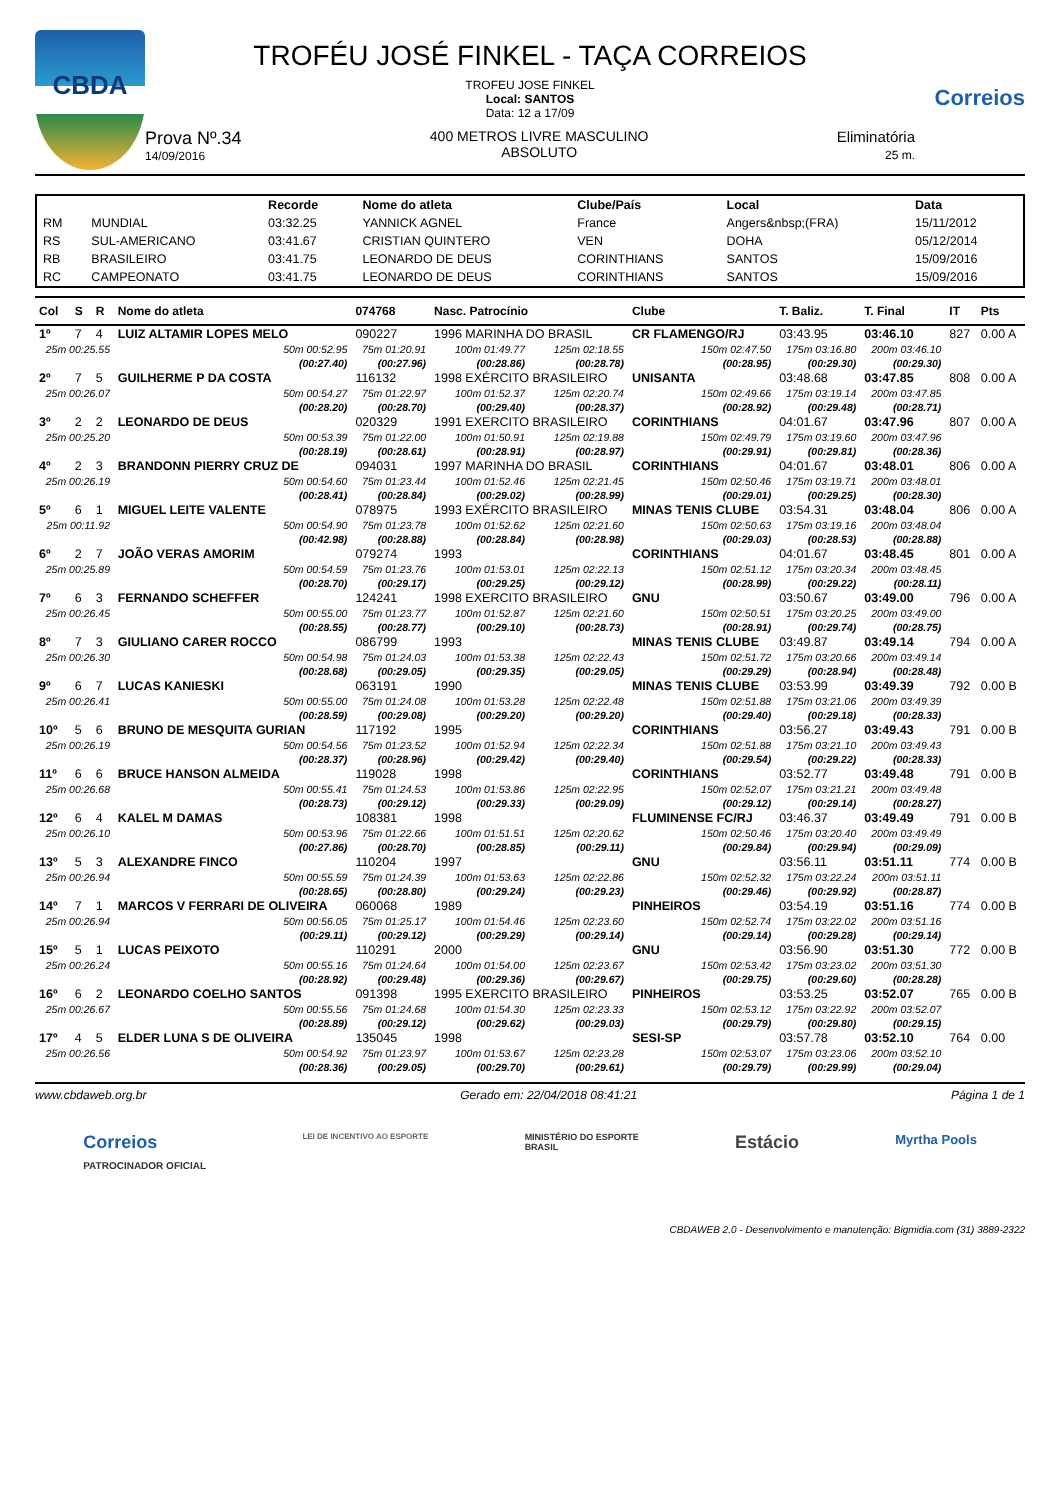CBDA
TROFÉU JOSÉ FINKEL - TAÇA CORREIOS
TROFEU JOSE FINKEL
Local: SANTOS
Data: 12 a 17/09
Prova Nº.34
14/09/2016
400 METROS LIVRE MASCULINO
ABSOLUTO
Eliminatória
25 m.
Correios
| | | Recorde | Nome do atleta | Clube/País | Local | Data |
| --- | --- | --- | --- | --- | --- | --- |
| RM | MUNDIAL | 03:32.25 | YANNICK AGNEL | France | Angers&nbsp;(FRA) | 15/11/2012 |
| RS | SUL-AMERICANO | 03:41.67 | CRISTIAN QUINTERO | VEN | DOHA | 05/12/2014 |
| RB | BRASILEIRO | 03:41.75 | LEONARDO DE DEUS | CORINTHIANS | SANTOS | 15/09/2016 |
| RC | CAMPEONATO | 03:41.75 | LEONARDO DE DEUS | CORINTHIANS | SANTOS | 15/09/2016 |
| Col | S | R | Nome do atleta | | 074768 | Nasc. Patrocínio | | Clube | T. Baliz. | T. Final | IT | Pts |
| --- | --- | --- | --- | --- | --- | --- | --- | --- | --- | --- | --- | --- |
| 1º | 7 | 4 | LUIZ ALTAMIR LOPES MELO | | 090227 | 1996 MARINHA DO BRASIL | | CR FLAMENGO/RJ | 03:43.95 | 03:46.10 | 827 | 0.00 A |
| 25m 00:25.55 | | | | 50m 00:52.95 | 75m 01:20.91 | 100m 01:49.77 | 125m 02:18.55 | 150m 02:47.50 | 175m 03:16.80 | 200m 03:46.10 | | |
| (00:27.40) | | | | | (00:27.96) | (00:28.86) | (00:28.78) | (00:28.95) | (00:29.30) | (00:29.30) | | |
| 2º | 7 | 5 | GUILHERME P DA COSTA | | 116132 | 1998 EXÉRCITO BRASILEIRO | | UNISANTA | 03:48.68 | 03:47.85 | 808 | 0.00 A |
| 25m 00:26.07 | | | | 50m 00:54.27 | 75m 01:22.97 | 100m 01:52.37 | 125m 02:20.74 | 150m 02:49.66 | 175m 03:19.14 | 200m 03:47.85 | | |
| (00:28.20) | | | | | (00:28.70) | (00:29.40) | (00:28.37) | (00:28.92) | (00:29.48) | (00:28.71) | | |
| 3º | 2 | 2 | LEONARDO DE DEUS | | 020329 | 1991 EXERCITO BRASILEIRO | | CORINTHIANS | 04:01.67 | 03:47.96 | 807 | 0.00 A |
| 25m 00:25.20 | | | | 50m 00:53.39 | 75m 01:22.00 | 100m 01:50.91 | 125m 02:19.88 | 150m 02:49.79 | 175m 03:19.60 | 200m 03:47.96 | | |
| (00:28.19) | | | | | (00:28.61) | (00:28.91) | (00:28.97) | (00:29.91) | (00:29.81) | (00:28.36) | | |
| 4º | 2 | 3 | BRANDONN PIERRY CRUZ DE | | 094031 | 1997 MARINHA DO BRASIL | | CORINTHIANS | 04:01.67 | 03:48.01 | 806 | 0.00 A |
| 25m 00:26.19 | | | | 50m 00:54.60 | 75m 01:23.44 | 100m 01:52.46 | 125m 02:21.45 | 150m 02:50.46 | 175m 03:19.71 | 200m 03:48.01 | | |
| (00:28.41) | | | | | (00:28.84) | (00:29.02) | (00:28.99) | (00:29.01) | (00:29.25) | (00:28.30) | | |
| 5º | 6 | 1 | MIGUEL LEITE VALENTE | | 078975 | 1993 EXÉRCITO BRASILEIRO | | MINAS TENIS CLUBE | 03:54.31 | 03:48.04 | 806 | 0.00 A |
| 25m 00:11.92 | | | | 50m 00:54.90 | 75m 01:23.78 | 100m 01:52.62 | 125m 02:21.60 | 150m 02:50.63 | 175m 03:19.16 | 200m 03:48.04 | | |
| (00:42.98) | | | | | (00:28.88) | (00:28.84) | (00:28.98) | (00:29.03) | (00:28.53) | (00:28.88) | | |
| 6º | 2 | 7 | JOÃO VERAS AMORIM | | 079274 | 1993 | | CORINTHIANS | 04:01.67 | 03:48.45 | 801 | 0.00 A |
| 25m 00:25.89 | | | | 50m 00:54.59 | 75m 01:23.76 | 100m 01:53.01 | 125m 02:22.13 | 150m 02:51.12 | 175m 03:20.34 | 200m 03:48.45 | | |
| (00:28.70) | | | | | (00:29.17) | (00:29.25) | (00:29.12) | (00:28.99) | (00:29.22) | (00:28.11) | | |
| 7º | 6 | 3 | FERNANDO SCHEFFER | | 124241 | 1998 EXERCITO BRASILEIRO | | GNU | 03:50.67 | 03:49.00 | 796 | 0.00 A |
| 25m 00:26.45 | | | | 50m 00:55.00 | 75m 01:23.77 | 100m 01:52.87 | 125m 02:21.60 | 150m 02:50.51 | 175m 03:20.25 | 200m 03:49.00 | | |
| (00:28.55) | | | | | (00:28.77) | (00:29.10) | (00:28.73) | (00:28.91) | (00:29.74) | (00:28.75) | | |
| 8º | 7 | 3 | GIULIANO CARER ROCCO | | 086799 | 1993 | | MINAS TENIS CLUBE | 03:49.87 | 03:49.14 | 794 | 0.00 A |
| 25m 00:26.30 | | | | 50m 00:54.98 | 75m 01:24.03 | 100m 01:53.38 | 125m 02:22.43 | 150m 02:51.72 | 175m 03:20.66 | 200m 03:49.14 | | |
| (00:28.68) | | | | | (00:29.05) | (00:29.35) | (00:29.05) | (00:29.29) | (00:28.94) | (00:28.48) | | |
| 9º | 6 | 7 | LUCAS KANIESKI | | 063191 | 1990 | | MINAS TENIS CLUBE | 03:53.99 | 03:49.39 | 792 | 0.00 B |
| 25m 00:26.41 | | | | 50m 00:55.00 | 75m 01:24.08 | 100m 01:53.28 | 125m 02:22.48 | 150m 02:51.88 | 175m 03:21.06 | 200m 03:49.39 | | |
| (00:28.59) | | | | | (00:29.08) | (00:29.20) | (00:29.20) | (00:29.40) | (00:29.18) | (00:28.33) | | |
| 10º | 5 | 6 | BRUNO DE MESQUITA GURIAN | | 117192 | 1995 | | CORINTHIANS | 03:56.27 | 03:49.43 | 791 | 0.00 B |
| 25m 00:26.19 | | | | 50m 00:54.56 | 75m 01:23.52 | 100m 01:52.94 | 125m 02:22.34 | 150m 02:51.88 | 175m 03:21.10 | 200m 03:49.43 | | |
| (00:28.37) | | | | | (00:28.96) | (00:29.42) | (00:29.40) | (00:29.54) | (00:29.22) | (00:28.33) | | |
| 11º | 6 | 6 | BRUCE HANSON ALMEIDA | | 119028 | 1998 | | CORINTHIANS | 03:52.77 | 03:49.48 | 791 | 0.00 B |
| 25m 00:26.68 | | | | 50m 00:55.41 | 75m 01:24.53 | 100m 01:53.86 | 125m 02:22.95 | 150m 02:52.07 | 175m 03:21.21 | 200m 03:49.48 | | |
| (00:28.73) | | | | | (00:29.12) | (00:29.33) | (00:29.09) | (00:29.12) | (00:29.14) | (00:28.27) | | |
| 12º | 6 | 4 | KALEL M DAMAS | | 108381 | 1998 | | FLUMINENSE FC/RJ | 03:46.37 | 03:49.49 | 791 | 0.00 B |
| 25m 00:26.10 | | | | 50m 00:53.96 | 75m 01:22.66 | 100m 01:51.51 | 125m 02:20.62 | 150m 02:50.46 | 175m 03:20.40 | 200m 03:49.49 | | |
| (00:27.86) | | | | | (00:28.70) | (00:28.85) | (00:29.11) | (00:29.84) | (00:29.94) | (00:29.09) | | |
| 13º | 5 | 3 | ALEXANDRE FINCO | | 110204 | 1997 | | GNU | 03:56.11 | 03:51.11 | 774 | 0.00 B |
| 25m 00:26.94 | | | | 50m 00:55.59 | 75m 01:24.39 | 100m 01:53.63 | 125m 02:22.86 | 150m 02:52.32 | 175m 03:22.24 | 200m 03:51.11 | | |
| (00:28.65) | | | | | (00:28.80) | (00:29.24) | (00:29.23) | (00:29.46) | (00:29.92) | (00:28.87) | | |
| 14º | 7 | 1 | MARCOS V FERRARI DE OLIVEIRA | | 060068 | 1989 | | PINHEIROS | 03:54.19 | 03:51.16 | 774 | 0.00 B |
| 25m 00:26.94 | | | | 50m 00:56.05 | 75m 01:25.17 | 100m 01:54.46 | 125m 02:23.60 | 150m 02:52.74 | 175m 03:22.02 | 200m 03:51.16 | | |
| (00:29.11) | | | | | (00:29.12) | (00:29.29) | (00:29.14) | (00:29.14) | (00:29.28) | (00:29.14) | | |
| 15º | 5 | 1 | LUCAS PEIXOTO | | 110291 | 2000 | | GNU | 03:56.90 | 03:51.30 | 772 | 0.00 B |
| 25m 00:26.24 | | | | 50m 00:55.16 | 75m 01:24.64 | 100m 01:54.00 | 125m 02:23.67 | 150m 02:53.42 | 175m 03:23.02 | 200m 03:51.30 | | |
| (00:28.92) | | | | | (00:29.48) | (00:29.36) | (00:29.67) | (00:29.75) | (00:29.60) | (00:28.28) | | |
| 16º | 6 | 2 | LEONARDO COELHO SANTOS | | 091398 | 1995 EXERCITO BRASILEIRO | | PINHEIROS | 03:53.25 | 03:52.07 | 765 | 0.00 B |
| 25m 00:26.67 | | | | 50m 00:55.56 | 75m 01:24.68 | 100m 01:54.30 | 125m 02:23.33 | 150m 02:53.12 | 175m 03:22.92 | 200m 03:52.07 | | |
| (00:28.89) | | | | | (00:29.12) | (00:29.62) | (00:29.03) | (00:29.79) | (00:29.80) | (00:29.15) | | |
| 17º | 4 | 5 | ELDER LUNA S DE OLIVEIRA | | 135045 | 1998 | | SESI-SP | 03:57.78 | 03:52.10 | 764 | 0.00 |
| 25m 00:26.56 | | | | 50m 00:54.92 | 75m 01:23.97 | 100m 01:53.67 | 125m 02:23.28 | 150m 02:53.07 | 175m 03:23.06 | 200m 03:52.10 | | |
| (00:28.36) | | | | | (00:29.05) | (00:29.70) | (00:29.61) | (00:29.79) | (00:29.99) | (00:29.04) | | |
www.cbdaweb.org.br Gerado em: 22/04/2018 08:41:21 Página 1 de 1
Correios
PATROCINADOR OFICIAL LEI DE INCENTIVO AO ESPORTE MINISTÉRIO DO ESPORTE
BRASIL Estácio Myrtha Pools
CBDAWEB 2.0 - Desenvolvimento e manutenção: Bigmidia.com (31) 3889-2322